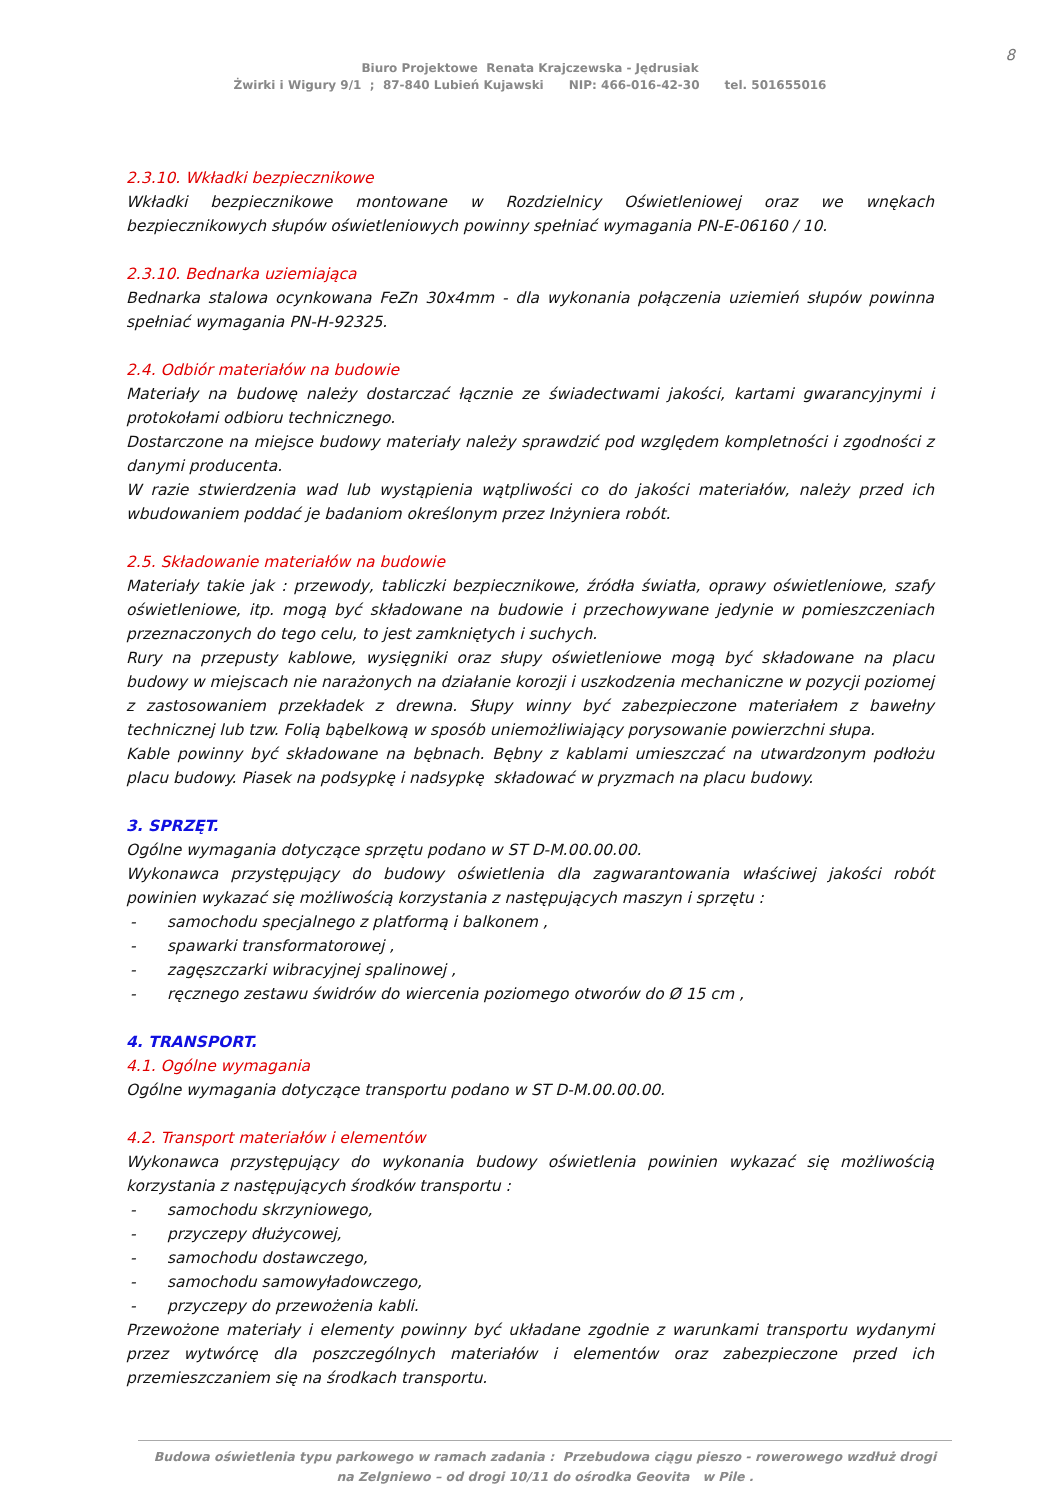8
Biuro Projektowe Renata Krajczewska - Jędrusiak
Żwirki i Wigury 9/1 ; 87-840 Lubień Kujawski NIP: 466-016-42-30 tel. 501655016
2.3.10. Wkładki bezpiecznikowe
Wkładki bezpiecznikowe montowane w Rozdzielnicy Oświetleniowej oraz we wnękach bezpiecznikowych słupów oświetleniowych powinny spełniać wymagania PN-E-06160 / 10.
2.3.10. Bednarka uziemiająca
Bednarka stalowa ocynkowana FeZn 30x4mm - dla wykonania połączenia uziemień słupów powinna spełniać wymagania PN-H-92325.
2.4. Odbiór materiałów na budowie
Materiały na budowę należy dostarczać łącznie ze świadectwami jakości, kartami gwarancyjnymi i protokołami odbioru technicznego.
Dostarczone na miejsce budowy materiały należy sprawdzić pod względem kompletności i zgodności z danymi producenta.
W razie stwierdzenia wad lub wystąpienia wątpliwości co do jakości materiałów, należy przed ich wbudowaniem poddać je badaniom określonym przez Inżyniera robót.
2.5. Składowanie materiałów na budowie
Materiały takie jak : przewody, tabliczki bezpiecznikowe, źródła światła, oprawy oświetleniowe, szafy oświetleniowe, itp. mogą być składowane na budowie i przechowywane jedynie w pomieszczeniach przeznaczonych do tego celu, to jest zamkniętych i suchych.
Rury na przepusty kablowe, wysięgniki oraz słupy oświetleniowe mogą być składowane na placu budowy w miejscach nie narażonych na działanie korozji i uszkodzenia mechaniczne w pozycji poziomej z zastosowaniem przekładek z drewna. Słupy winny być zabezpieczone materiałem z bawełny technicznej lub tzw. Folią bąbelkową w sposób uniemożliwiający porysowanie powierzchni słupa.
Kable powinny być składowane na bębnach. Bębny z kablami umieszczać na utwardzonym podłożu placu budowy. Piasek na podsypkę i nadsypkę składować w pryzmach na placu budowy.
3. SPRZĘT.
Ogólne wymagania dotyczące sprzętu podano w ST D-M.00.00.00.
Wykonawca przystępujący do budowy oświetlenia dla zagwarantowania właściwej jakości robót powinien wykazać się możliwością korzystania z następujących maszyn i sprzętu :
- samochodu specjalnego z platformą i balkonem ,
- spawarki transformatorowej ,
- zagęszczarki wibracyjnej spalinowej ,
- ręcznego zestawu świdrów do wiercenia poziomego otworów do Ø 15 cm ,
4. TRANSPORT.
4.1. Ogólne wymagania
Ogólne wymagania dotyczące transportu podano w ST D-M.00.00.00.
4.2. Transport materiałów i elementów
Wykonawca przystępujący do wykonania budowy oświetlenia powinien wykazać się możliwością korzystania z następujących środków transportu :
- samochodu skrzyniowego,
- przyczepy dłużycowej,
- samochodu dostawczego,
- samochodu samowyładowczego,
- przyczepy do przewożenia kabli.
Przewożone materiały i elementy powinny być układane zgodnie z warunkami transportu wydanymi przez wytwórcę dla poszczególnych materiałów i elementów oraz zabezpieczone przed ich przemieszczaniem się na środkach transportu.
Budowa oświetlenia typu parkowego w ramach zadania : Przebudowa ciągu pieszo - rowerowego wzdłuż drogi
na Zelgniewo – od drogi 10/11 do ośrodka Geovita w Pile .